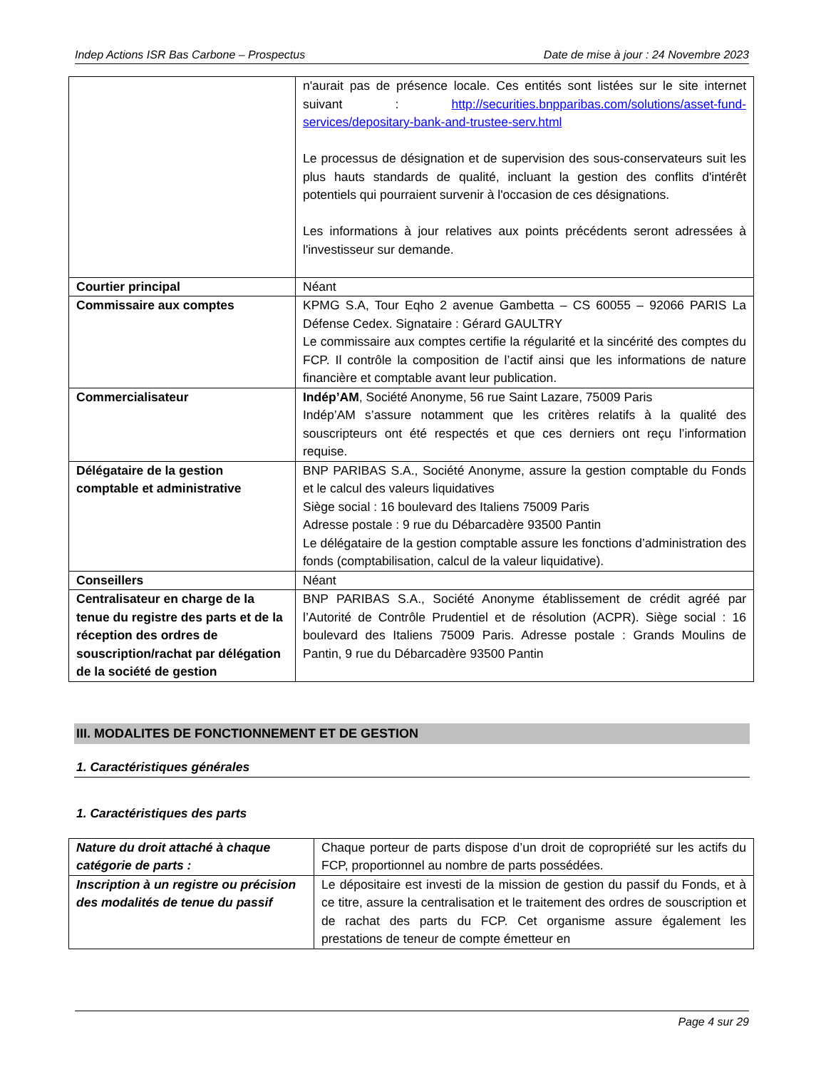Indep Actions ISR Bas Carbone – Prospectus Date de mise à jour : 24 Novembre 2023
| | n'aurait pas de présence locale. Ces entités sont listées sur le site internet suivant : http://securities.bnpparibas.com/solutions/asset-fund-services/depositary-bank-and-trustee-serv.html Le processus de désignation et de supervision des sous-conservateurs suit les plus hauts standards de qualité, incluant la gestion des conflits d'intérêt potentiels qui pourraient survenir à l'occasion de ces désignations. Les informations à jour relatives aux points précédents seront adressées à l'investisseur sur demande. |
| Courtier principal | Néant |
| Commissaire aux comptes | KPMG S.A, Tour Eqho 2 avenue Gambetta – CS 60055 – 92066 PARIS La Défense Cedex. Signataire : Gérard GAULTRY Le commissaire aux comptes certifie la régularité et la sincérité des comptes du FCP. Il contrôle la composition de l’actif ainsi que les informations de nature financière et comptable avant leur publication. |
| Commercialisateur | Indép’AM , Société Anonyme, 56 rue Saint Lazare, 75009 Paris Indép’AM s’assure notamment que les critères relatifs à la qualité des souscripteurs ont été respectés et que ces derniers ont reçu l’information requise. |
| Délégataire de la gestion comptable et administrative | BNP PARIBAS S.A., Société Anonyme, assure la gestion comptable du Fonds et le calcul des valeurs liquidatives Siège social : 16 boulevard des Italiens 75009 Paris Adresse postale : 9 rue du Débarcadère 93500 Pantin Le délégataire de la gestion comptable assure les fonctions d’administration des fonds (comptabilisation, calcul de la valeur liquidative). |
| Conseillers | Néant |
| Centralisateur en charge de la tenue du registre des parts et de la réception des ordres de souscription/rachat par délégation de la société de gestion | BNP PARIBAS S.A., Société Anonyme établissement de crédit agréé par l’Autorité de Contrôle Prudentiel et de résolution (ACPR). Siège social : 16 boulevard des Italiens 75009 Paris. Adresse postale : Grands Moulins de Pantin, 9 rue du Débarcadère 93500 Pantin |
III. MODALITES DE FONCTIONNEMENT ET DE GESTION
1. Caractéristiques générales
1. Caractéristiques des parts
| Nature du droit attaché à chaque catégorie de parts : | Chaque porteur de parts dispose d’un droit de copropriété sur les actifs du FCP, proportionnel au nombre de parts possédées. |
| Inscription à un registre ou précision des modalités de tenue du passif | Le dépositaire est investi de la mission de gestion du passif du Fonds, et à ce titre, assure la centralisation et le traitement des ordres de souscription et de rachat des parts du FCP. Cet organisme assure également les prestations de teneur de compte émetteur en |
Page 4 sur 29